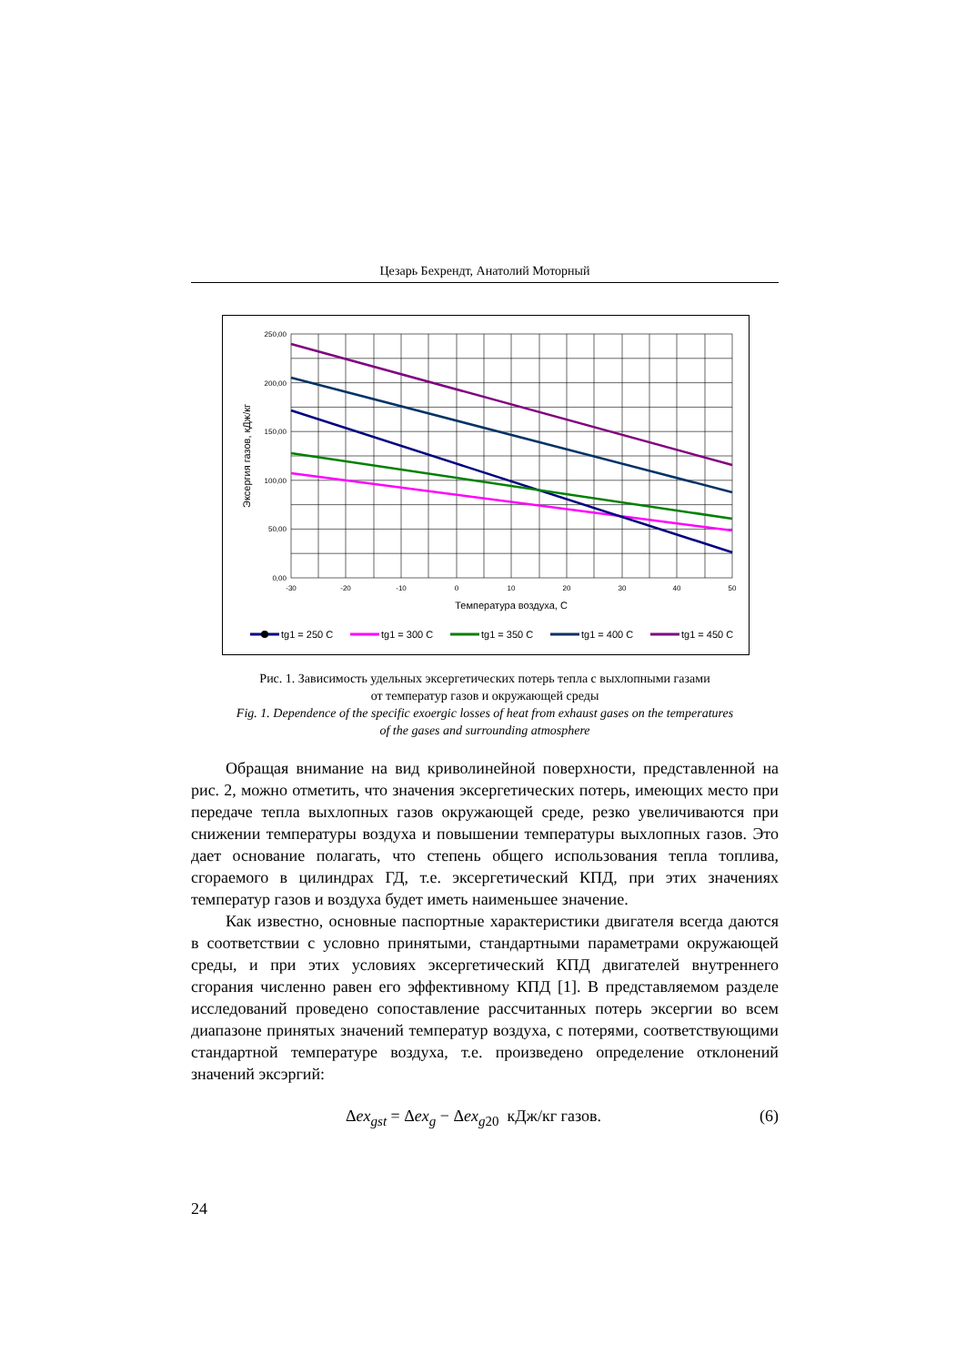Цезарь Бехрендт, Анатолий Моторный
250,00
200,00
150,00
100,00
50,00
0,00
-30
-20
-10
0
10
20
30
40
50
Температура воздуха, С
Эксергия газов, кДж/кг
tg1 = 250 C
tg1 = 300 C
tg1 = 350 C
tg1 = 400 C
tg1 = 450 C
Рис. 1. Зависимость удельных эксергетических потерь тепла с выхлопными газами
от температур газов и окружающей среды
Fig. 1. Dependence of the specific exoergic losses of heat from exhaust gases on the temperatures
of the gases and surrounding atmosphere
Обращая внимание на вид криволинейной поверхности, представленной на рис. 2, можно отметить, что значения эксергетических потерь, имеющих место при передаче тепла выхлопных газов окружающей среде, резко увеличиваются при снижении температуры воздуха и повышении температуры выхлопных газов. Это дает основание полагать, что степень общего использования тепла топлива, сгораемого в цилиндрах ГД, т.е. эксергетический КПД, при этих значениях температур газов и воздуха будет иметь наименьшее значение.
Как известно, основные паспортные характеристики двигателя всегда даются в соответствии с условно принятыми, стандартными параметрами окружающей среды, и при этих условиях эксергетический КПД двигателей внутреннего сгорания численно равен его эффективному КПД [1]. В представляемом разделе исследований проведено сопоставление рассчитанных потерь эксергии во всем диапазоне принятых значений температур воздуха, с потерями, соответствующими стандартной температуре воздуха, т.е. произведено определение отклонений значений эксэргий:
Δex<sub>gst</sub> = Δex<sub>g</sub> − Δex<sub>g20</sub> кДж/кг газов. (6)
24